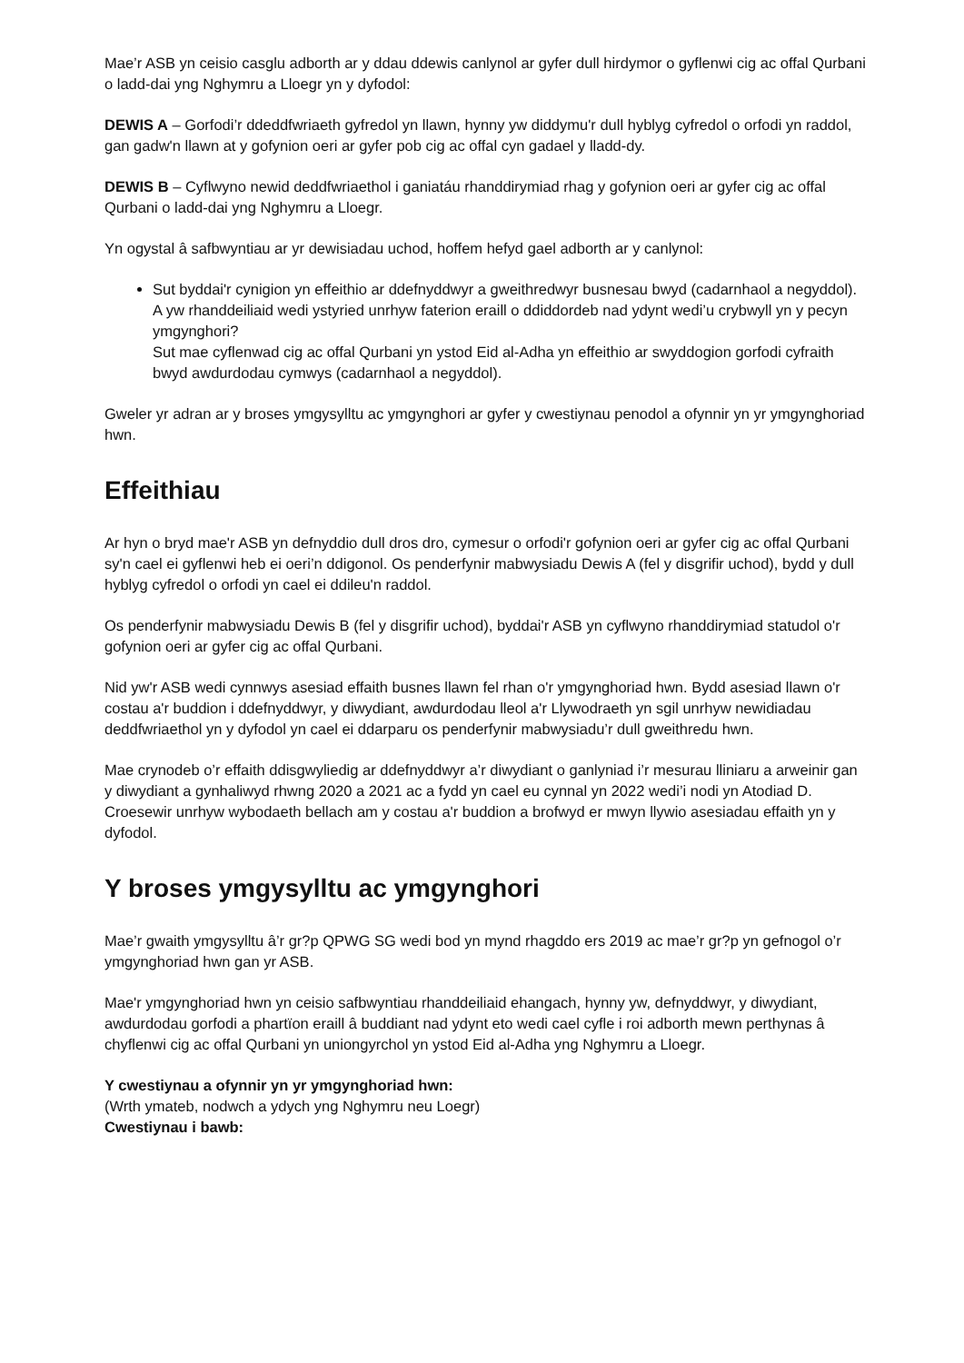Mae’r ASB yn ceisio casglu adborth ar y ddau ddewis canlynol ar gyfer dull hirdymor o gyflenwi cig ac offal Qurbani o ladd-dai yng Nghymru a Lloegr yn y dyfodol:
DEWIS A – Gorfodi’r ddeddfwriaeth gyfredol yn llawn, hynny yw diddymu'r dull hyblyg cyfredol o orfodi yn raddol, gan gadw'n llawn at y gofynion oeri ar gyfer pob cig ac offal cyn gadael y lladd-dy.
DEWIS B – Cyflwyno newid deddfwriaethol i ganiatáu rhanddirymiad rhag y gofynion oeri ar gyfer cig ac offal Qurbani o ladd-dai yng Nghymru a Lloegr.
Yn ogystal â safbwyntiau ar yr dewisiadau uchod, hoffem hefyd gael adborth ar y canlynol:
Sut byddai'r cynigion yn effeithio ar ddefnyddwyr a gweithredwyr busnesau bwyd (cadarnhaol a negyddol).
A yw rhanddeiliaid wedi ystyried unrhyw faterion eraill o ddiddordeb nad ydynt wedi’u crybwyll yn y pecyn ymgynghori?
Sut mae cyflenwad cig ac offal Qurbani yn ystod Eid al-Adha yn effeithio ar swyddogion gorfodi cyfraith bwyd awdurdodau cymwys (cadarnhaol a negyddol).
Gweler yr adran ar y broses ymgysylltu ac ymgynghori ar gyfer y cwestiynau penodol a ofynnir yn yr ymgynghoriad hwn.
Effeithiau
Ar hyn o bryd mae'r ASB yn defnyddio dull dros dro, cymesur o orfodi'r gofynion oeri ar gyfer cig ac offal Qurbani sy'n cael ei gyflenwi heb ei oeri’n ddigonol. Os penderfynir mabwysiadu Dewis A (fel y disgrifir uchod), bydd y dull hyblyg cyfredol o orfodi yn cael ei ddileu'n raddol.
Os penderfynir mabwysiadu Dewis B (fel y disgrifir uchod), byddai'r ASB yn cyflwyno rhanddirymiad statudol o'r gofynion oeri ar gyfer cig ac offal Qurbani.
Nid yw'r ASB wedi cynnwys asesiad effaith busnes llawn fel rhan o'r ymgynghoriad hwn. Bydd asesiad llawn o'r costau a'r buddion i ddefnyddwyr, y diwydiant, awdurdodau lleol a'r Llywodraeth yn sgil unrhyw newidiadau deddfwriaethol yn y dyfodol yn cael ei ddarparu os penderfynir mabwysiadu’r dull gweithredu hwn.
Mae crynodeb o’r effaith ddisgwyliedig ar ddefnyddwyr a’r diwydiant o ganlyniad i’r mesurau lliniaru a arweinir gan y diwydiant a gynhaliwyd rhwng 2020 a 2021 ac a fydd yn cael eu cynnal yn 2022 wedi’i nodi yn Atodiad D. Croesewir unrhyw wybodaeth bellach am y costau a'r buddion a brofwyd er mwyn llywio asesiadau effaith yn y dyfodol.
Y broses ymgysylltu ac ymgynghori
Mae’r gwaith ymgysylltu â’r gr?p QPWG SG wedi bod yn mynd rhagddo ers 2019 ac mae’r gr?p yn gefnogol o’r ymgynghoriad hwn gan yr ASB.
Mae'r ymgynghoriad hwn yn ceisio safbwyntiau rhanddeiliaid ehangach, hynny yw, defnyddwyr, y diwydiant, awdurdodau gorfodi a phartïon eraill â buddiant nad ydynt eto wedi cael cyfle i roi adborth mewn perthynas â chyflenwi cig ac offal Qurbani yn uniongyrchol yn ystod Eid al-Adha yng Nghymru a Lloegr.
Y cwestiynau a ofynnir yn yr ymgynghoriad hwn:
(Wrth ymateb, nodwch a ydych yng Nghymru neu Loegr)
Cwestiynau i bawb: